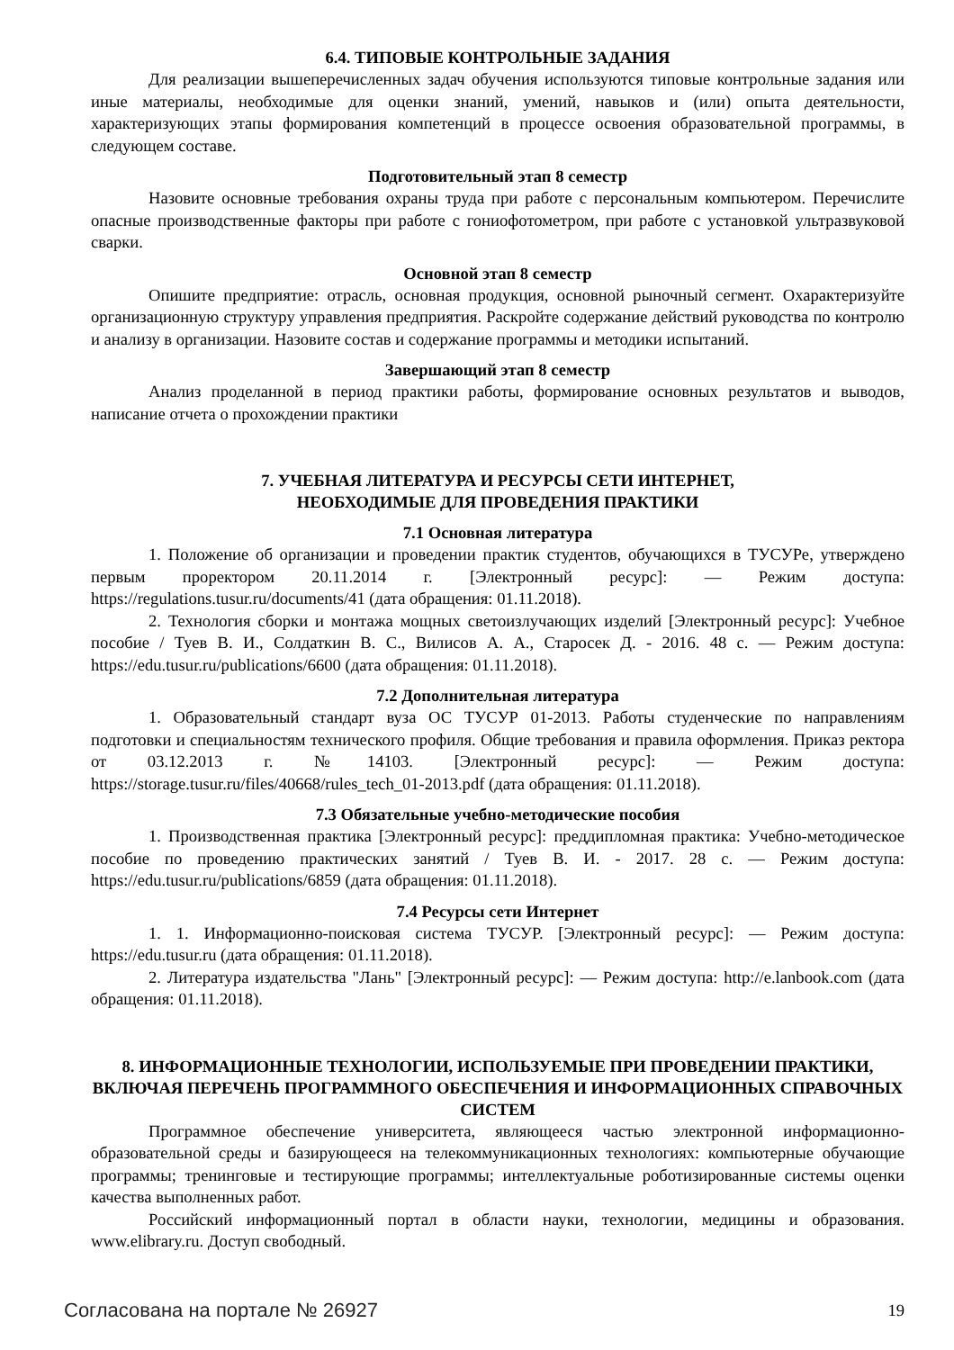6.4. ТИПОВЫЕ КОНТРОЛЬНЫЕ ЗАДАНИЯ
Для реализации вышеперечисленных задач обучения используются типовые контрольные задания или иные материалы, необходимые для оценки знаний, умений, навыков и (или) опыта деятельности, характеризующих этапы формирования компетенций в процессе освоения образовательной программы, в следующем составе.
Подготовительный этап 8 семестр
Назовите основные требования охраны труда при работе с персональным компьютером. Перечислите опасные производственные факторы при работе с гониофотометром, при работе с установкой ультразвуковой сварки.
Основной этап 8 семестр
Опишите предприятие: отрасль, основная продукция, основной рыночный сегмент. Охарактеризуйте организационную структуру управления предприятия. Раскройте содержание действий руководства по контролю и анализу в организации. Назовите состав и содержание программы и методики испытаний.
Завершающий этап 8 семестр
Анализ проделанной в период практики работы, формирование основных результатов и выводов, написание отчета о прохождении практики
7. УЧЕБНАЯ ЛИТЕРАТУРА И РЕСУРСЫ СЕТИ ИНТЕРНЕТ,
НЕОБХОДИМЫЕ ДЛЯ ПРОВЕДЕНИЯ ПРАКТИКИ
7.1 Основная литература
1. Положение об организации и проведении практик студентов, обучающихся в ТУСУРе, утверждено первым проректором 20.11.2014 г. [Электронный ресурс]: — Режим доступа: https://regulations.tusur.ru/documents/41 (дата обращения: 01.11.2018).
2. Технология сборки и монтажа мощных светоизлучающих изделий [Электронный ресурс]: Учебное пособие / Туев В. И., Солдаткин В. С., Вилисов А. А., Старосек Д. - 2016. 48 с. — Режим доступа: https://edu.tusur.ru/publications/6600 (дата обращения: 01.11.2018).
7.2 Дополнительная литература
1. Образовательный стандарт вуза ОС ТУСУР 01-2013. Работы студенческие по направлениям подготовки и специальностям технического профиля. Общие требования и правила оформления. Приказ ректора от 03.12.2013 г. №14103. [Электронный ресурс]: — Режим доступа: https://storage.tusur.ru/files/40668/rules_tech_01-2013.pdf (дата обращения: 01.11.2018).
7.3 Обязательные учебно-методические пособия
1. Производственная практика [Электронный ресурс]: преддипломная практика: Учебно-методическое пособие по проведению практических занятий / Туев В. И. - 2017. 28 с. — Режим доступа: https://edu.tusur.ru/publications/6859 (дата обращения: 01.11.2018).
7.4 Ресурсы сети Интернет
1. 1. Информационно-поисковая система ТУСУР. [Электронный ресурс]: — Режим доступа: https://edu.tusur.ru (дата обращения: 01.11.2018).
2. Литература издательства "Лань" [Электронный ресурс]: — Режим доступа: http://e.lanbook.com (дата обращения: 01.11.2018).
8. ИНФОРМАЦИОННЫЕ ТЕХНОЛОГИИ, ИСПОЛЬЗУЕМЫЕ ПРИ ПРОВЕДЕНИИ ПРАКТИКИ, ВКЛЮЧАЯ ПЕРЕЧЕНЬ ПРОГРАММНОГО ОБЕСПЕЧЕНИЯ И ИНФОРМАЦИОННЫХ СПРАВОЧНЫХ СИСТЕМ
Программное обеспечение университета, являющееся частью электронной информационно-образовательной среды и базирующееся на телекоммуникационных технологиях: компьютерные обучающие программы; тренинговые и тестирующие программы; интеллектуальные роботизированные системы оценки качества выполненных работ.
Российский информационный портал в области науки, технологии, медицины и образования. www.elibrary.ru. Доступ свободный.
Согласована на портале № 26927 19